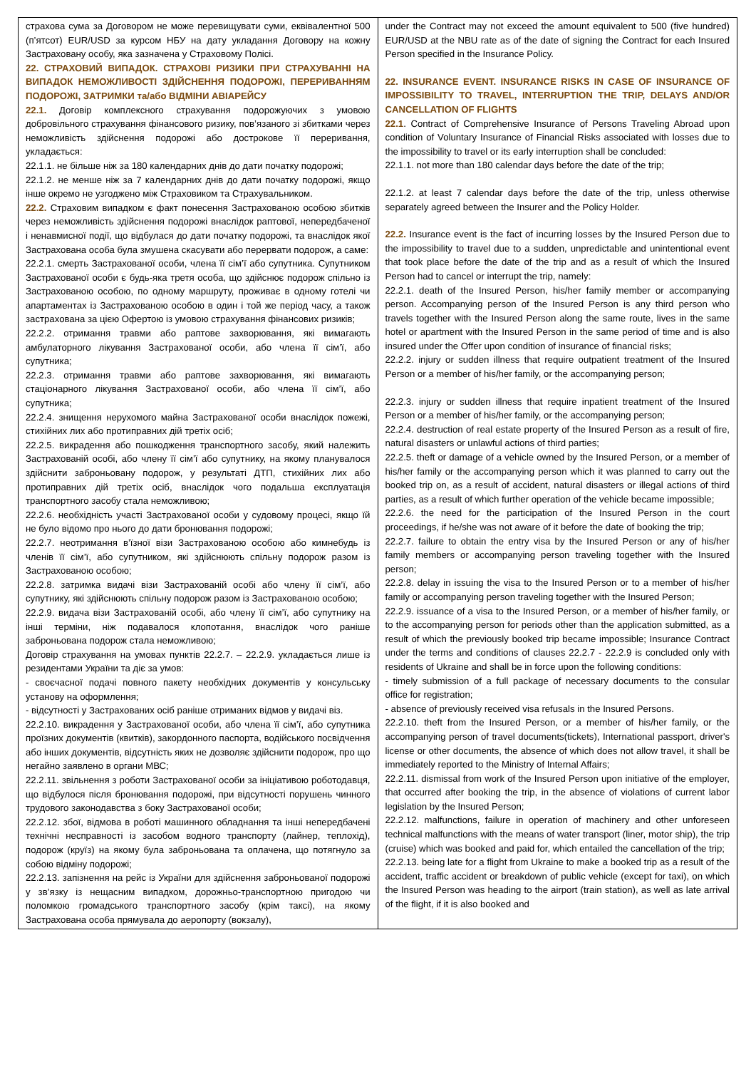| страхова сума за Договором не може перевищувати суми, еквівалентної 500 (п’ятсот) EUR/USD за курсом НБУ на дату укладання Договору на кожну Застраховану особу, яка зазначена у Страховому Полісі. 22. СТРАХОВИЙ ВИПАДОК. СТРАХОВІ РИЗИКИ ПРИ СТРАХУВАННІ НА ВИПАДОК НЕМОЖЛИВОСТІ ЗДІЙСНЕННЯ ПОДОРОЖІ, ПЕРЕРИВАННЯМ ПОДОРОЖІ, ЗАТРИМКИ та/або ВІДМІНИ АВІАРЕЙСУ 22.1. Договір комплексного страхування подорожуючих з умовою добровільного страхування фінансового ризику, пов’язаного зі збитками через неможливість здійснення подорожі або дострокове її переривання, укладається: 22.1.1. не більше ніж за 180 календарних днів до дати початку подорожі; 22.1.2. не менше ніж за 7 календарних днів до дати початку подорожі, якщо інше окремо не узгоджено між Страховиком та Страхувальником. 22.2. Страховим випадком є факт понесення Застрахованою особою збитків через неможливість здійснення подорожі внаслідок раптової, непередбаченої і ненавмисної події, що відбулася до дати початку подорожі, та внаслідок якої Застрахована особа була змушена скасувати або перервати подорож, а саме: 22.2.1. смерть Застрахованої особи, члена її сім’ї або супутника. Супутником Застрахованої особи є будь-яка третя особа, що здійснює подорож спільно із Застрахованою особою, по одному маршруту, проживає в одному готелі чи апартаментах із Застрахованою особою в один і той же період часу, а також застрахована за цією Офертою із умовою страхування фінансових ризиків; 22.2.2. отримання травми або раптове захворювання, які вимагають амбулаторного лікування Застрахованої особи, або члена її сім’ї, або супутника; 22.2.3. отримання травми або раптове захворювання, які вимагають стаціонарного лікування Застрахованої особи, або члена її сім’ї, або супутника; 22.2.4. знищення нерухомого майна Застрахованої особи внаслідок пожежі, стихійних лих або протиправних дій третіх осіб; 22.2.5. викрадення або пошкодження транспортного засобу, який належить Застрахованій особі, або члену її сім’ї або супутнику, на якому планувалося здійснити заброньовану подорож, у результаті ДТП, стихійних лих або протиправних дій третіх осіб, внаслідок чого подальша експлуатація транспортного засобу стала неможливою; 22.2.6. необхідність участі Застрахованої особи у судовому процесі, якщо їй не було відомо про нього до дати бронювання подорожі; 22.2.7. неотримання в’їзної візи Застрахованою особою або кимнебудь із членів її сім’ї, або супутником, які здійснюють спільну подорож разом із Застрахованою особою; 22.2.8. затримка видачі візи Застрахованій особі або члену її сім’ї, або супутнику, які здійснюють спільну подорож разом із Застрахованою особою; 22.2.9. видача візи Застрахованій особі, або члену її сім’ї, або супутнику на інші терміни, ніж подавалося клопотання, внаслідок чого раніше заброньована подорож стала неможливою; Договір страхування на умовах пунктів 22.2.7. – 22.2.9. укладається лише із резидентами України та діє за умов: - своєчасної подачі повного пакету необхідних документів у консульську установу на оформлення; - відсутності у Застрахованих осіб раніше отриманих відмов у видачі віз. 22.2.10. викрадення у Застрахованої особи, або члена її сім’ї, або супутника проїзних документів (квитків), закордонного паспорта, водійського посвідчення або інших документів, відсутність яких не дозволяє здійснити подорож, про що негайно заявлено в органи МВС; 22.2.11. звільнення з роботи Застрахованої особи за ініціативою роботодавця, що відбулося після бронювання подорожі, при відсутності порушень чинного трудового законодавства з боку Застрахованої особи; 22.2.12. збої, відмова в роботі машинного обладнання та інші непередбачені технічні несправності із засобом водного транспорту (лайнер, теплохід), подорож (круїз) на якому була заброньована та оплачена, що потягнуло за собою відміну подорожі; 22.2.13. запізнення на рейс із України для здійснення заброньованої подорожі у зв’язку із нещасним випадком, дорожньо-транспортною пригодою чи поломкою громадського транспортного засобу (крім таксі), на якому Застрахована особа прямувала до аеропорту (вокзалу), | under the Contract may not exceed the amount equivalent to 500 (five hundred) EUR/USD at the NBU rate as of the date of signing the Contract for each Insured Person specified in the Insurance Policy. 22. INSURANCE EVENT. INSURANCE RISKS IN CASE OF INSURANCE OF IMPOSSIBILITY TO TRAVEL, INTERRUPTION THE TRIP, DELAYS AND/OR CANCELLATION OF FLIGHTS 22.1 . Contract of Comprehensive Insurance of Persons Traveling Abroad upon condition of Voluntary Insurance of Financial Risks associated with losses due to the impossibility to travel or its early interruption shall be concluded: 22.1.1. not more than 180 calendar days before the date of the trip; 22.1.2. at least 7 calendar days before the date of the trip, unless otherwise separately agreed between the Insurer and the Policy Holder. 22.2. Insurance event is the fact of incurring losses by the Insured Person due to the impossibility to travel due to a sudden, unpredictable and unintentional event that took place before the date of the trip and as a result of which the Insured Person had to cancel or interrupt the trip, namely: 22.2.1. death of the Insured Person, his/her family member or accompanying person. Accompanying person of the Insured Person is any third person who travels together with the Insured Person along the same route, lives in the same hotel or apartment with the Insured Person in the same period of time and is also insured under the Offer upon condition of insurance of financial risks; 22.2.2. injury or sudden illness that require outpatient treatment of the Insured Person or a member of his/her family, or the accompanying person; 22.2.3. injury or sudden illness that require inpatient treatment of the Insured Person or a member of his/her family, or the accompanying person; 22.2.4. destruction of real estate property of the Insured Person as a result of fire, natural disasters or unlawful actions of third parties; 22.2.5. theft or damage of a vehicle owned by the Insured Person, or a member of his/her family or the accompanying person which it was planned to carry out the booked trip on, as a result of accident, natural disasters or illegal actions of third parties, as a result of which further operation of the vehicle became impossible; 22.2.6. the need for the participation of the Insured Person in the court proceedings, if he/she was not aware of it before the date of booking the trip; 22.2.7. failure to obtain the entry visa by the Insured Person or any of his/her family members or accompanying person traveling together with the Insured person; 22.2.8. delay in issuing the visa to the Insured Person or to a member of his/her family or accompanying person traveling together with the Insured Person; 22.2.9. issuance of a visa to the Insured Person, or a member of his/her family, or to the accompanying person for periods other than the application submitted, as a result of which the previously booked trip became impossible; Insurance Contract under the terms and conditions of clauses 22.2.7 - 22.2.9 is concluded only with residents of Ukraine and shall be in force upon the following conditions: - timely submission of a full package of necessary documents to the consular office for registration; - absence of previously received visa refusals in the Insured Persons. 22.2.10. theft from the Insured Person, or a member of his/her family, or the accompanying person of travel documents(tickets), International passport, driver's license or other documents, the absence of which does not allow travel, it shall be immediately reported to the Ministry of Internal Affairs; 22.2.11. dismissal from work of the Insured Person upon initiative of the employer, that occurred after booking the trip, in the absence of violations of current labor legislation by the Insured Person; 22.2.12. malfunctions, failure in operation of machinery and other unforeseen technical malfunctions with the means of water transport (liner, motor ship), the trip (cruise) which was booked and paid for, which entailed the cancellation of the trip; 22.2.13. being late for a flight from Ukraine to make a booked trip as a result of the accident, traffic accident or breakdown of public vehicle (except for taxi), on which the Insured Person was heading to the airport (train station), as well as late arrival of the flight, if it is also booked and |